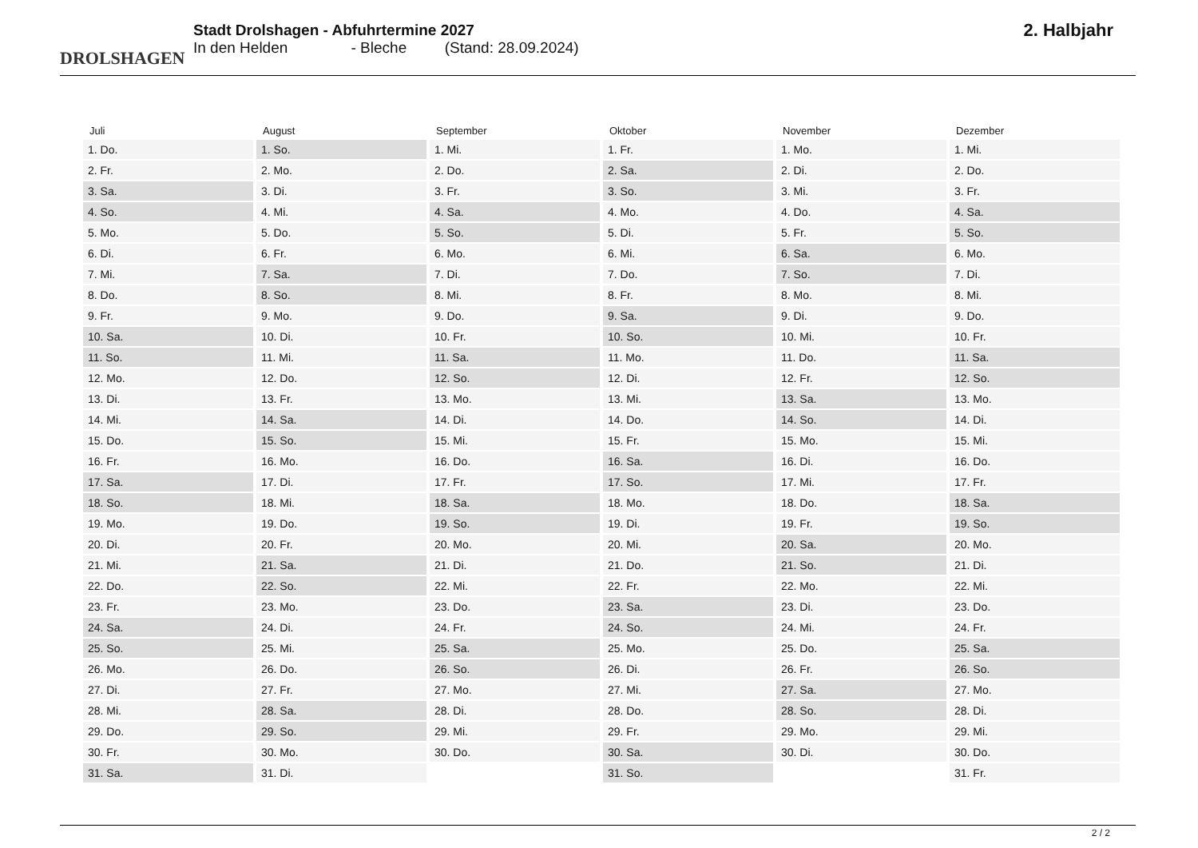DROLSHAGEN
Stadt Drolshagen - Abfuhrtermine 2027
In den Helden - Bleche (Stand: 28.09.2024)
2. Halbjahr
| Juli | August | September | Oktober | November | Dezember |
| --- | --- | --- | --- | --- | --- |
| 1. Do. | 1. So. | 1. Mi. | 1. Fr. | 1. Mo. | 1. Mi. |
| 2. Fr. | 2. Mo. | 2. Do. | 2. Sa. | 2. Di. | 2. Do. |
| 3. Sa. | 3. Di. | 3. Fr. | 3. So. | 3. Mi. | 3. Fr. |
| 4. So. | 4. Mi. | 4. Sa. | 4. Mo. | 4. Do. | 4. Sa. |
| 5. Mo. | 5. Do. | 5. So. | 5. Di. | 5. Fr. | 5. So. |
| 6. Di. | 6. Fr. | 6. Mo. | 6. Mi. | 6. Sa. | 6. Mo. |
| 7. Mi. | 7. Sa. | 7. Di. | 7. Do. | 7. So. | 7. Di. |
| 8. Do. | 8. So. | 8. Mi. | 8. Fr. | 8. Mo. | 8. Mi. |
| 9. Fr. | 9. Mo. | 9. Do. | 9. Sa. | 9. Di. | 9. Do. |
| 10. Sa. | 10. Di. | 10. Fr. | 10. So. | 10. Mi. | 10. Fr. |
| 11. So. | 11. Mi. | 11. Sa. | 11. Mo. | 11. Do. | 11. Sa. |
| 12. Mo. | 12. Do. | 12. So. | 12. Di. | 12. Fr. | 12. So. |
| 13. Di. | 13. Fr. | 13. Mo. | 13. Mi. | 13. Sa. | 13. Mo. |
| 14. Mi. | 14. Sa. | 14. Di. | 14. Do. | 14. So. | 14. Di. |
| 15. Do. | 15. So. | 15. Mi. | 15. Fr. | 15. Mo. | 15. Mi. |
| 16. Fr. | 16. Mo. | 16. Do. | 16. Sa. | 16. Di. | 16. Do. |
| 17. Sa. | 17. Di. | 17. Fr. | 17. So. | 17. Mi. | 17. Fr. |
| 18. So. | 18. Mi. | 18. Sa. | 18. Mo. | 18. Do. | 18. Sa. |
| 19. Mo. | 19. Do. | 19. So. | 19. Di. | 19. Fr. | 19. So. |
| 20. Di. | 20. Fr. | 20. Mo. | 20. Mi. | 20. Sa. | 20. Mo. |
| 21. Mi. | 21. Sa. | 21. Di. | 21. Do. | 21. So. | 21. Di. |
| 22. Do. | 22. So. | 22. Mi. | 22. Fr. | 22. Mo. | 22. Mi. |
| 23. Fr. | 23. Mo. | 23. Do. | 23. Sa. | 23. Di. | 23. Do. |
| 24. Sa. | 24. Di. | 24. Fr. | 24. So. | 24. Mi. | 24. Fr. |
| 25. So. | 25. Mi. | 25. Sa. | 25. Mo. | 25. Do. | 25. Sa. |
| 26. Mo. | 26. Do. | 26. So. | 26. Di. | 26. Fr. | 26. So. |
| 27. Di. | 27. Fr. | 27. Mo. | 27. Mi. | 27. Sa. | 27. Mo. |
| 28. Mi. | 28. Sa. | 28. Di. | 28. Do. | 28. So. | 28. Di. |
| 29. Do. | 29. So. | 29. Mi. | 29. Fr. | 29. Mo. | 29. Mi. |
| 30. Fr. | 30. Mo. | 30. Do. | 30. Sa. | 30. Di. | 30. Do. |
| 31. Sa. | 31. Di. | | 31. So. | | 31. Fr. |
2 / 2